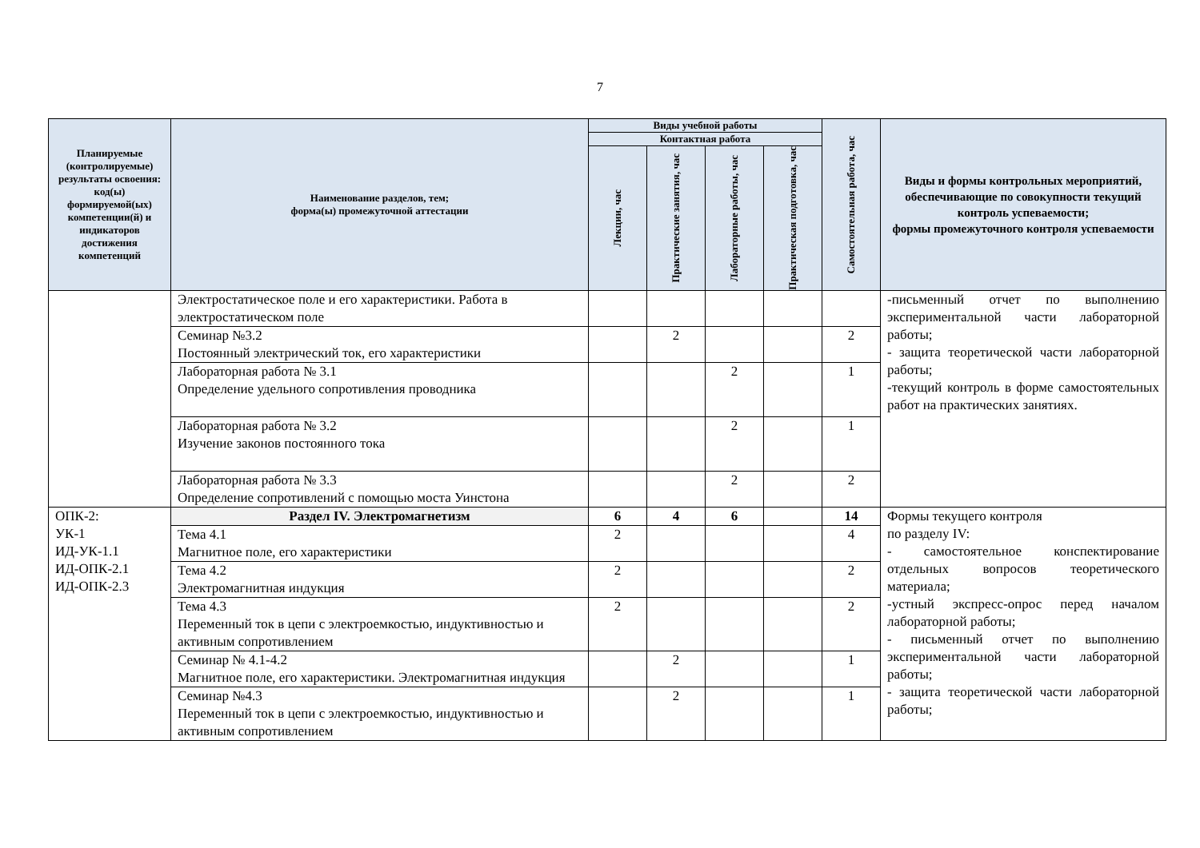7
| Планируемые (контролируемые) результаты освоения: код(ы) формируемой(ых) компетенции(й) и индикаторов достижения компетенций | Наименование разделов, тем; форма(ы) промежуточной аттестации | Виды учебной работы | | | | Самостоятельная работа, час | Виды и формы контрольных мероприятий, обеспечивающие по совокупности текущий контроль успеваемости; формы промежуточного контроля успеваемости |
| --- | --- | --- | --- | --- | --- | --- | --- |
| | | Контактная работа | | | | | |
| | | Лекции, час | Практические занятия, час | Лабораторные работы, час | Практическая подготовка, час | | |
| | Электростатическое поле и его характеристики. Работа в электростатическом поле | | | | | | -письменный отчет по выполнению экспериментальной части лабораторной работы; - защита теоретической части лабораторной работы; -текущий контроль в форме самостоятельных работ на практических занятиях. |
| | Семинар №3.2 Постоянный электрический ток, его характеристики | | 2 | | | 2 | |
| | Лабораторная работа № 3.1 Определение удельного сопротивления проводника | | | 2 | | 1 | |
| | Лабораторная работа № 3.2 Изучение законов постоянного тока | | | 2 | | 1 | |
| | Лабораторная работа № 3.3 Определение сопротивлений с помощью моста Уинстона | | | 2 | | 2 | |
| ОПК-2: УК-1 ИД-УК-1.1 ИД-ОПК-2.1 ИД-ОПК-2.3 | Раздел IV. Электромагнетизм | 6 | 4 | 6 | | 14 | Формы текущего контроля по разделу IV: - самостоятельное конспектирование отдельных вопросов теоретического материала; -устный экспресс-опрос перед началом лабораторной работы; - письменный отчет по выполнению экспериментальной части лабораторной работы; - защита теоретической части лабораторной работы; |
| | Тема 4.1 Магнитное поле, его характеристики | 2 | | | | 4 | |
| | Тема 4.2 Электромагнитная индукция | 2 | | | | 2 | |
| | Тема 4.3 Переменный ток в цепи с электроемкостью, индуктивностью и активным сопротивлением | 2 | | | | 2 | |
| | Семинар № 4.1-4.2 Магнитное поле, его характеристики. Электромагнитная индукция | | 2 | | | 1 | |
| | Семинар №4.3 Переменный ток в цепи с электроемкостью, индуктивностью и активным сопротивлением | | 2 | | | 1 | |